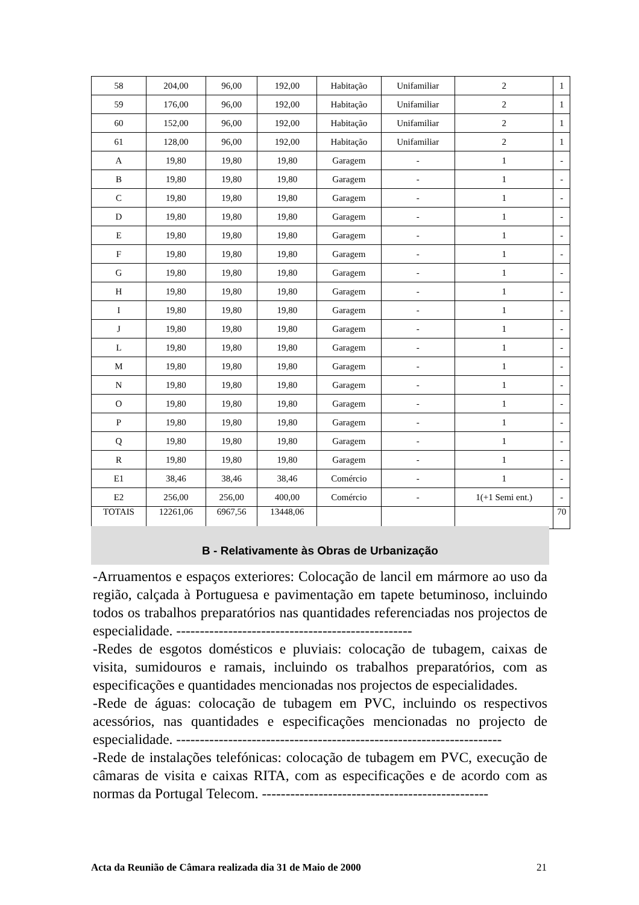| 58 | 204,00 | 96,00 | 192,00 | Habitação | Unifamiliar | 2 | 1 |
| 59 | 176,00 | 96,00 | 192,00 | Habitação | Unifamiliar | 2 | 1 |
| 60 | 152,00 | 96,00 | 192,00 | Habitação | Unifamiliar | 2 | 1 |
| 61 | 128,00 | 96,00 | 192,00 | Habitação | Unifamiliar | 2 | 1 |
| A | 19,80 | 19,80 | 19,80 | Garagem | - | 1 | - |
| B | 19,80 | 19,80 | 19,80 | Garagem | - | 1 | - |
| C | 19,80 | 19,80 | 19,80 | Garagem | - | 1 | - |
| D | 19,80 | 19,80 | 19,80 | Garagem | - | 1 | - |
| E | 19,80 | 19,80 | 19,80 | Garagem | - | 1 | - |
| F | 19,80 | 19,80 | 19,80 | Garagem | - | 1 | - |
| G | 19,80 | 19,80 | 19,80 | Garagem | - | 1 | - |
| H | 19,80 | 19,80 | 19,80 | Garagem | - | 1 | - |
| I | 19,80 | 19,80 | 19,80 | Garagem | - | 1 | - |
| J | 19,80 | 19,80 | 19,80 | Garagem | - | 1 | - |
| L | 19,80 | 19,80 | 19,80 | Garagem | - | 1 | - |
| M | 19,80 | 19,80 | 19,80 | Garagem | - | 1 | - |
| N | 19,80 | 19,80 | 19,80 | Garagem | - | 1 | - |
| O | 19,80 | 19,80 | 19,80 | Garagem | - | 1 | - |
| P | 19,80 | 19,80 | 19,80 | Garagem | - | 1 | - |
| Q | 19,80 | 19,80 | 19,80 | Garagem | - | 1 | - |
| R | 19,80 | 19,80 | 19,80 | Garagem | - | 1 | - |
| E1 | 38,46 | 38,46 | 38,46 | Comércio | - | 1 | - |
| E2 | 256,00 | 256,00 | 400,00 | Comércio | - | 1(+1 Semi ent.) | - |
| TOTAIS | 12261,06 | 6967,56 | 13448,06 | | | | 70 |
B - Relativamente às Obras de Urbanização
-Arruamentos e espaços exteriores: Colocação de lancil em mármore ao uso da região, calçada à Portuguesa e pavimentação em tapete betuminoso, incluindo todos os trabalhos preparatórios nas quantidades referenciadas nos projectos de especialidade. --------------------------------------------------
-Redes de esgotos domésticos e pluviais: colocação de tubagem, caixas de visita, sumidouros e ramais, incluindo os trabalhos preparatórios, com as especificações e quantidades mencionadas nos projectos de especialidades.
-Rede de águas: colocação de tubagem em PVC, incluindo os respectivos acessórios, nas quantidades e especificações mencionadas no projecto de especialidade. ---------------------------------------------------------------------
-Rede de instalações telefónicas: colocação de tubagem em PVC, execução de câmaras de visita e caixas RITA, com as especificações e de acordo com as normas da Portugal Telecom. ------------------------------------------------
Acta da Reunião de Câmara realizada dia 31 de Maio de 2000 21